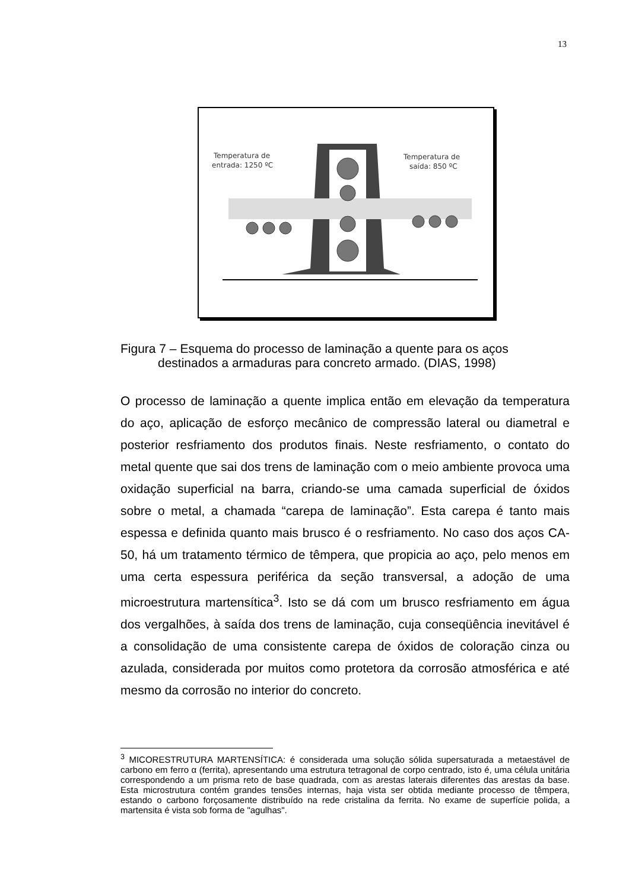13
Temperatura de
entrada: 1250 ºC
Temperatura de
saída: 850 ºC
Figura 7 – Esquema do processo de laminação a quente para os aços
destinados a armaduras para concreto armado. (DIAS, 1998)
O processo de laminação a quente implica então em elevação da temperatura do aço, aplicação de esforço mecânico de compressão lateral ou diametral e posterior resfriamento dos produtos finais. Neste resfriamento, o contato do metal quente que sai dos trens de laminação com o meio ambiente provoca uma oxidação superficial na barra, criando-se uma camada superficial de óxidos sobre o metal, a chamada “carepa de laminação”. Esta carepa é tanto mais espessa e definida quanto mais brusco é o resfriamento. No caso dos aços CA-50, há um tratamento térmico de têmpera, que propicia ao aço, pelo menos em uma certa espessura periférica da seção transversal, a adoção de uma microestrutura martensítica<sup>3</sup>. Isto se dá com um brusco resfriamento em água dos vergalhões, à saída dos trens de laminação, cuja conseqüência inevitável é a consolidação de uma consistente carepa de óxidos de coloração cinza ou azulada, considerada por muitos como protetora da corrosão atmosférica e até mesmo da corrosão no interior do concreto.
<sup>3</sup> MICORESTRUTURA MARTENSÍTICA: é considerada uma solução sólida supersaturada a metaestável de carbono em ferro α (ferrita), apresentando uma estrutura tetragonal de corpo centrado, isto é, uma célula unitária correspondendo a um prisma reto de base quadrada, com as arestas laterais diferentes das arestas da base. Esta microstrutura contém grandes tensões internas, haja vista ser obtida mediante processo de têmpera, estando o carbono forçosamente distribuído na rede cristalina da ferrita. No exame de superfície polida, a martensita é vista sob forma de "agulhas".